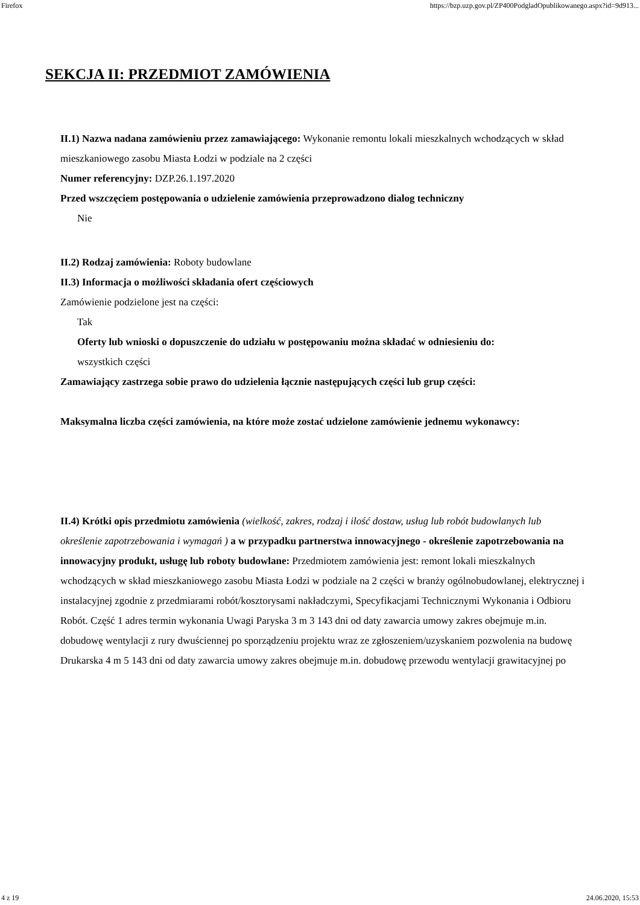Firefox https://bzp.uzp.gov.pl/ZP400PodgladOpublikowanego.aspx?id=9d913...
SEKCJA II: PRZEDMIOT ZAMÓWIENIA
II.1) Nazwa nadana zamówieniu przez zamawiającego: Wykonanie remontu lokali mieszkalnych wchodzących w skład mieszkaniowego zasobu Miasta Łodzi w podziale na 2 części
Numer referencyjny: DZP.26.1.197.2020
Przed wszczęciem postępowania o udzielenie zamówienia przeprowadzono dialog techniczny
Nie
II.2) Rodzaj zamówienia: Roboty budowlane
II.3) Informacja o możliwości składania ofert częściowych
Zamówienie podzielone jest na części:
Tak
Oferty lub wnioski o dopuszczenie do udziału w postępowaniu można składać w odniesieniu do:
wszystkich części
Zamawiający zastrzega sobie prawo do udzielenia łącznie następujących części lub grup części:
Maksymalna liczba części zamówienia, na które może zostać udzielone zamówienie jednemu wykonawcy:
II.4) Krótki opis przedmiotu zamówienia (wielkość, zakres, rodzaj i ilość dostaw, usług lub robót budowlanych lub określenie zapotrzebowania i wymagań ) a w przypadku partnerstwa innowacyjnego - określenie zapotrzebowania na innowacyjny produkt, usługę lub roboty budowlane: Przedmiotem zamówienia jest: remont lokali mieszkalnych wchodzących w skład mieszkaniowego zasobu Miasta Łodzi w podziale na 2 części w branży ogólnobudowlanej, elektrycznej i instalacyjnej zgodnie z przedmiarami robót/kosztorysami nakładczymi, Specyfikacjami Technicznymi Wykonania i Odbioru Robót. Część 1 adres termin wykonania Uwagi Paryska 3 m 3 143 dni od daty zawarcia umowy zakres obejmuje m.in. dobudowę wentylacji z rury dwuściennej po sporządzeniu projektu wraz ze zgłoszeniem/uzyskaniem pozwolenia na budowę Drukarska 4 m 5 143 dni od daty zawarcia umowy zakres obejmuje m.in. dobudowę przewodu wentylacji grawitacyjnej po
4 z 19 24.06.2020, 15:53